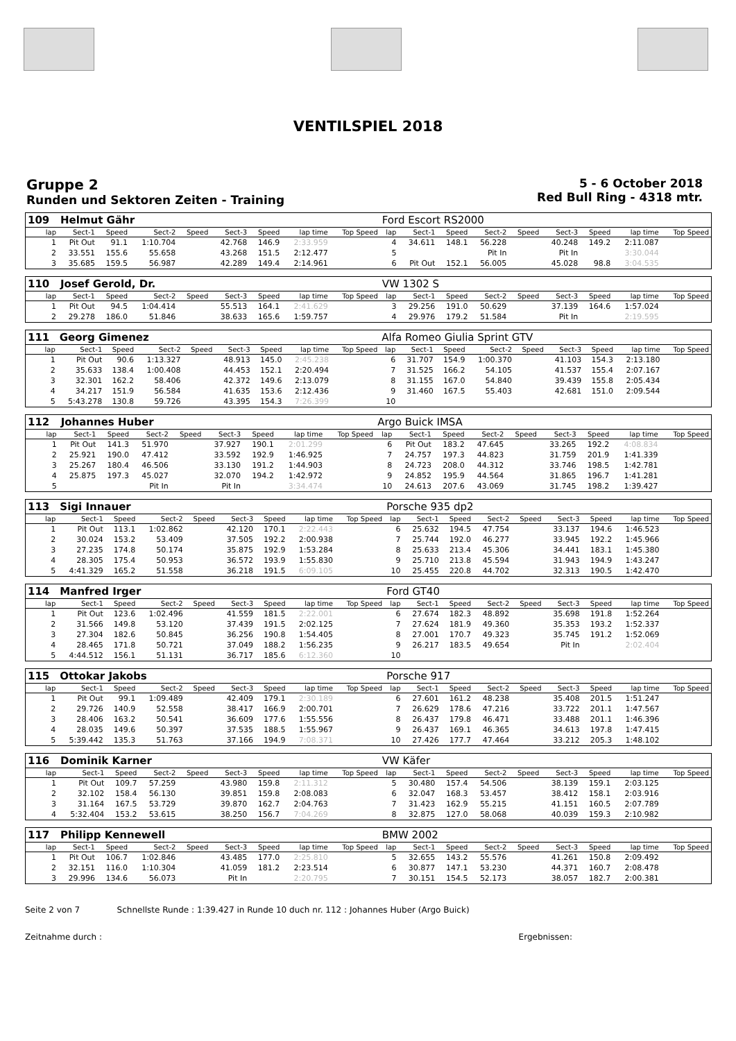VENTILSPIEL 2018
Gruppe 2
Runden und Sektoren Zeiten - Training
5 - 6 October 2018
Red Bull Ring - 4318 mtr.
| 109 | Helmut Gähr | | | | | | | | Ford Escort RS2000 | | | | | | | | |
| lap | Sect-1 | Speed | Sect-2 | Speed | Sect-3 | Speed | lap time | Top Speed | lap | Sect-1 | Speed | Sect-2 | Speed | Sect-3 | Speed | lap time | Top Speed |
| 1 | Pit Out | 91.1 | 1:10.704 | | 42.768 | 146.9 | 2:33.959 | | 4 | 34.611 | 148.1 | 56.228 | | 40.248 | 149.2 | 2:11.087 | |
| 2 | 33.551 | 155.6 | 55.658 | | 43.268 | 151.5 | 2:12.477 | | 5 | | | Pit In | | Pit In | | 3:30.044 | |
| 3 | 35.685 | 159.5 | 56.987 | | 42.289 | 149.4 | 2:14.961 | | 6 | Pit Out | 152.1 | 56.005 | | 45.028 | 98.8 | 3:04.535 | |
| 110 | Josef Gerold, Dr. | | | | | | | | VW 1302 S | | | | | | | | |
| lap | Sect-1 | Speed | Sect-2 | Speed | Sect-3 | Speed | lap time | Top Speed | lap | Sect-1 | Speed | Sect-2 | Speed | Sect-3 | Speed | lap time | Top Speed |
| 1 | Pit Out | 94.5 | 1:04.414 | | 55.513 | 164.1 | 2:41.629 | | 3 | 29.256 | 191.0 | 50.629 | | 37.139 | 164.6 | 1:57.024 | |
| 2 | 29.278 | 186.0 | 51.846 | | 38.633 | 165.6 | 1:59.757 | | 4 | 29.976 | 179.2 | 51.584 | | Pit In | | 2:19.595 | |
| 111 | Georg Gimenez | | | | | | | | Alfa Romeo Giulia Sprint GTV | | | | | | | | |
| lap | Sect-1 | Speed | Sect-2 | Speed | Sect-3 | Speed | lap time | Top Speed | lap | Sect-1 | Speed | Sect-2 | Speed | Sect-3 | Speed | lap time | Top Speed |
| 1 | Pit Out | 90.6 | 1:13.327 | | 48.913 | 145.0 | 2:45.238 | | 6 | 31.707 | 154.9 | 1:00.370 | | 41.103 | 154.3 | 2:13.180 | |
| 2 | 35.633 | 138.4 | 1:00.408 | | 44.453 | 152.1 | 2:20.494 | | 7 | 31.525 | 166.2 | 54.105 | | 41.537 | 155.4 | 2:07.167 | |
| 3 | 32.301 | 162.2 | 58.406 | | 42.372 | 149.6 | 2:13.079 | | 8 | 31.155 | 167.0 | 54.840 | | 39.439 | 155.8 | 2:05.434 | |
| 4 | 34.217 | 151.9 | 56.584 | | 41.635 | 153.6 | 2:12.436 | | 9 | 31.460 | 167.5 | 55.403 | | 42.681 | 151.0 | 2:09.544 | |
| 5 | 5:43.278 | 130.8 | 59.726 | | 43.395 | 154.3 | 7:26.399 | | 10 | | | | | | | | |
| 112 | Johannes Huber | | | | | | | | Argo Buick IMSA | | | | | | | | |
| lap | Sect-1 | Speed | Sect-2 | Speed | Sect-3 | Speed | lap time | Top Speed | lap | Sect-1 | Speed | Sect-2 | Speed | Sect-3 | Speed | lap time | Top Speed |
| 1 | Pit Out | 141.3 | 51.970 | | 37.927 | 190.1 | 2:01.299 | | 6 | Pit Out | 183.2 | 47.645 | | 33.265 | 192.2 | 4:08.834 | |
| 2 | 25.921 | 190.0 | 47.412 | | 33.592 | 192.9 | 1:46.925 | | 7 | 24.757 | 197.3 | 44.823 | | 31.759 | 201.9 | 1:41.339 | |
| 3 | 25.267 | 180.4 | 46.506 | | 33.130 | 191.2 | 1:44.903 | | 8 | 24.723 | 208.0 | 44.312 | | 33.746 | 198.5 | 1:42.781 | |
| 4 | 25.875 | 197.3 | 45.027 | | 32.070 | 194.2 | 1:42.972 | | 9 | 24.852 | 195.9 | 44.564 | | 31.865 | 196.7 | 1:41.281 | |
| 5 | | | Pit In | | Pit In | | 3:34.474 | | 10 | 24.613 | 207.6 | 43.069 | | 31.745 | 198.2 | 1:39.427 | |
| 113 | Sigi Innauer | | | | | | | | Porsche 935 dp2 | | | | | | | | |
| lap | Sect-1 | Speed | Sect-2 | Speed | Sect-3 | Speed | lap time | Top Speed | lap | Sect-1 | Speed | Sect-2 | Speed | Sect-3 | Speed | lap time | Top Speed |
| 1 | Pit Out | 113.1 | 1:02.862 | | 42.120 | 170.1 | 2:22.443 | | 6 | 25.632 | 194.5 | 47.754 | | 33.137 | 194.6 | 1:46.523 | |
| 2 | 30.024 | 153.2 | 53.409 | | 37.505 | 192.2 | 2:00.938 | | 7 | 25.744 | 192.0 | 46.277 | | 33.945 | 192.2 | 1:45.966 | |
| 3 | 27.235 | 174.8 | 50.174 | | 35.875 | 192.9 | 1:53.284 | | 8 | 25.633 | 213.4 | 45.306 | | 34.441 | 183.1 | 1:45.380 | |
| 4 | 28.305 | 175.4 | 50.953 | | 36.572 | 193.9 | 1:55.830 | | 9 | 25.710 | 213.8 | 45.594 | | 31.943 | 194.9 | 1:43.247 | |
| 5 | 4:41.329 | 165.2 | 51.558 | | 36.218 | 191.5 | 6:09.105 | | 10 | 25.455 | 220.8 | 44.702 | | 32.313 | 190.5 | 1:42.470 | |
| 114 | Manfred Irger | | | | | | | | Ford GT40 | | | | | | | | |
| lap | Sect-1 | Speed | Sect-2 | Speed | Sect-3 | Speed | lap time | Top Speed | lap | Sect-1 | Speed | Sect-2 | Speed | Sect-3 | Speed | lap time | Top Speed |
| 1 | Pit Out | 123.6 | 1:02.496 | | 41.559 | 181.5 | 2:22.001 | | 6 | 27.674 | 182.3 | 48.892 | | 35.698 | 191.8 | 1:52.264 | |
| 2 | 31.566 | 149.8 | 53.120 | | 37.439 | 191.5 | 2:02.125 | | 7 | 27.624 | 181.9 | 49.360 | | 35.353 | 193.2 | 1:52.337 | |
| 3 | 27.304 | 182.6 | 50.845 | | 36.256 | 190.8 | 1:54.405 | | 8 | 27.001 | 170.7 | 49.323 | | 35.745 | 191.2 | 1:52.069 | |
| 4 | 28.465 | 171.8 | 50.721 | | 37.049 | 188.2 | 1:56.235 | | 9 | 26.217 | 183.5 | 49.654 | | Pit In | | 2:02.404 | |
| 5 | 4:44.512 | 156.1 | 51.131 | | 36.717 | 185.6 | 6:12.360 | | 10 | | | | | | | | |
| 115 | Ottokar Jakobs | | | | | | | | Porsche 917 | | | | | | | | |
| lap | Sect-1 | Speed | Sect-2 | Speed | Sect-3 | Speed | lap time | Top Speed | lap | Sect-1 | Speed | Sect-2 | Speed | Sect-3 | Speed | lap time | Top Speed |
| 1 | Pit Out | 99.1 | 1:09.489 | | 42.409 | 179.1 | 2:30.189 | | 6 | 27.601 | 161.2 | 48.238 | | 35.408 | 201.5 | 1:51.247 | |
| 2 | 29.726 | 140.9 | 52.558 | | 38.417 | 166.9 | 2:00.701 | | 7 | 26.629 | 178.6 | 47.216 | | 33.722 | 201.1 | 1:47.567 | |
| 3 | 28.406 | 163.2 | 50.541 | | 36.609 | 177.6 | 1:55.556 | | 8 | 26.437 | 179.8 | 46.471 | | 33.488 | 201.1 | 1:46.396 | |
| 4 | 28.035 | 149.6 | 50.397 | | 37.535 | 188.5 | 1:55.967 | | 9 | 26.437 | 169.1 | 46.365 | | 34.613 | 197.8 | 1:47.415 | |
| 5 | 5:39.442 | 135.3 | 51.763 | | 37.166 | 194.9 | 7:08.371 | | 10 | 27.426 | 177.7 | 47.464 | | 33.212 | 205.3 | 1:48.102 | |
| 116 | Dominik Karner | | | | | | | | VW Käfer | | | | | | | | |
| lap | Sect-1 | Speed | Sect-2 | Speed | Sect-3 | Speed | lap time | Top Speed | lap | Sect-1 | Speed | Sect-2 | Speed | Sect-3 | Speed | lap time | Top Speed |
| 1 | Pit Out | 109.7 | 57.259 | | 43.980 | 159.8 | 2:11.312 | | 5 | 30.480 | 157.4 | 54.506 | | 38.139 | 159.1 | 2:03.125 | |
| 2 | 32.102 | 158.4 | 56.130 | | 39.851 | 159.8 | 2:08.083 | | 6 | 32.047 | 168.3 | 53.457 | | 38.412 | 158.1 | 2:03.916 | |
| 3 | 31.164 | 167.5 | 53.729 | | 39.870 | 162.7 | 2:04.763 | | 7 | 31.423 | 162.9 | 55.215 | | 41.151 | 160.5 | 2:07.789 | |
| 4 | 5:32.404 | 153.2 | 53.615 | | 38.250 | 156.7 | 7:04.269 | | 8 | 32.875 | 127.0 | 58.068 | | 40.039 | 159.3 | 2:10.982 | |
| 117 | Philipp Kennewell | | | | | | | | BMW 2002 | | | | | | | | |
| lap | Sect-1 | Speed | Sect-2 | Speed | Sect-3 | Speed | lap time | Top Speed | lap | Sect-1 | Speed | Sect-2 | Speed | Sect-3 | Speed | lap time | Top Speed |
| 1 | Pit Out | 106.7 | 1:02.846 | | 43.485 | 177.0 | 2:25.810 | | 5 | 32.655 | 143.2 | 55.576 | | 41.261 | 150.8 | 2:09.492 | |
| 2 | 32.151 | 116.0 | 1:10.304 | | 41.059 | 181.2 | 2:23.514 | | 6 | 30.877 | 147.1 | 53.230 | | 44.371 | 160.7 | 2:08.478 | |
| 3 | 29.996 | 134.6 | 56.073 | | Pit In | | 2:20.795 | | 7 | 30.151 | 154.5 | 52.173 | | 38.057 | 182.7 | 2:00.381 | |
Seite 2 von 7 Schnellste Runde : 1:39.427 in Runde 10 duch nr. 112 : Johannes Huber (Argo Buick)
Zeitnahme durch : Ergebnissen: